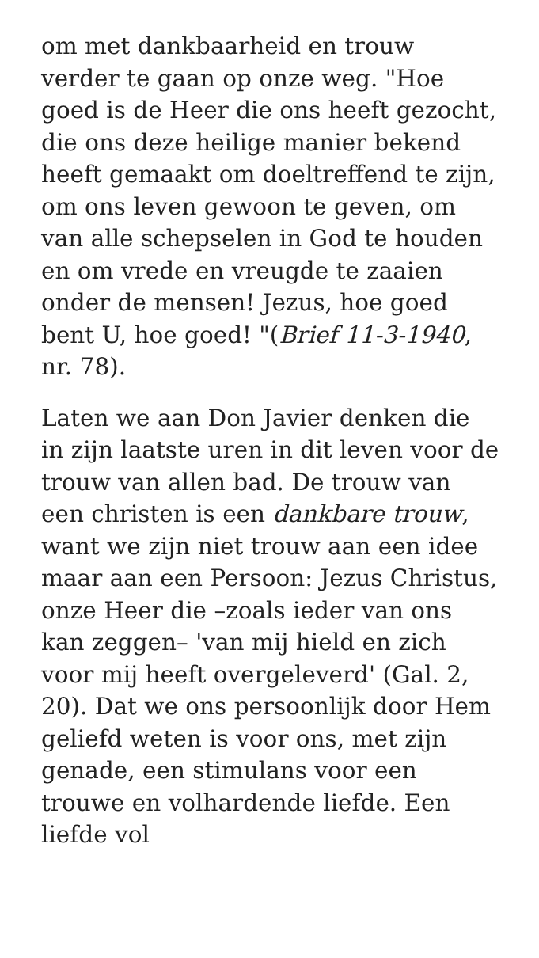om met dankbaarheid en trouw verder te gaan op onze weg. "Hoe goed is de Heer die ons heeft gezocht, die ons deze heilige manier bekend heeft gemaakt om doeltreffend te zijn, om ons leven gewoon te geven, om van alle schepselen in God te houden en om vrede en vreugde te zaaien onder de mensen! Jezus, hoe goed bent U, hoe goed! "(Brief 11-3-1940, nr. 78).
Laten we aan Don Javier denken die in zijn laatste uren in dit leven voor de trouw van allen bad. De trouw van een christen is een dankbare trouw, want we zijn niet trouw aan een idee maar aan een Persoon: Jezus Christus, onze Heer die –zoals ieder van ons kan zeggen– 'van mij hield en zich voor mij heeft overgeleverd' (Gal. 2, 20). Dat we ons persoonlijk door Hem geliefd weten is voor ons, met zijn genade, een stimulans voor een trouwe en volhardende liefde. Een liefde vol